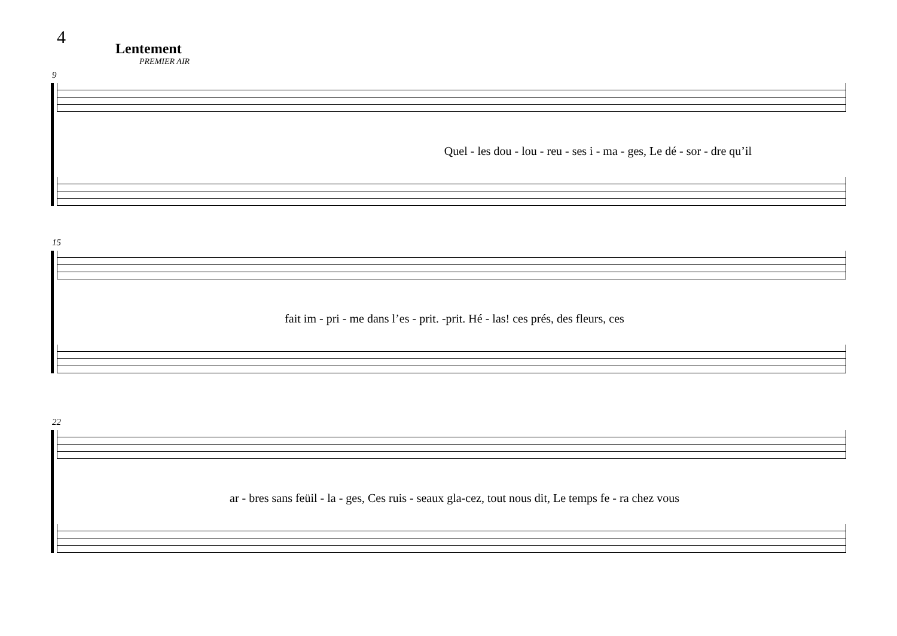4
Lentement
PREMIER AIR
9
Quel - les dou - lou - reu - ses i - ma - ges, Le dé - sor - dre qu’il
15
fait im - pri - me dans l’es - prit. -prit. Hé - las! ces prés, des fleurs, ces
22
ar - bres sans feüil - la - ges, Ces ruis - seaux gla-cez, tout nous dit, Le temps fe - ra chez vous